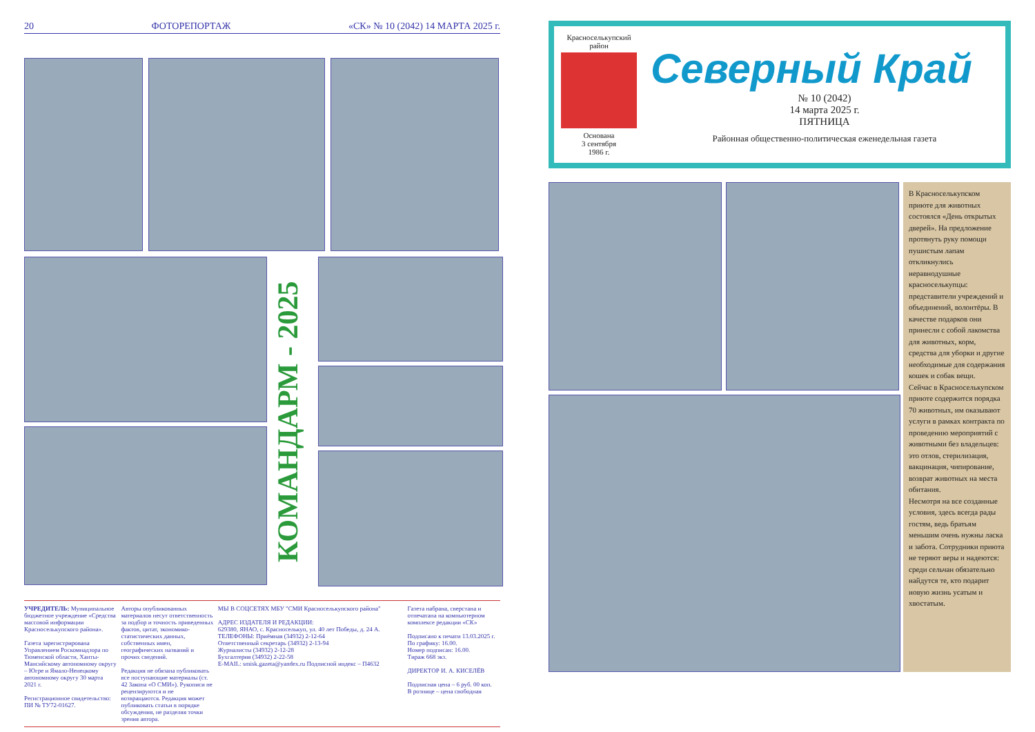20 ФОТОРЕПОРТАЖ «СК» № 10 (2042) 14 МАРТА 2025 г.
КОМАНДАРМ - 2025
УЧРЕДИТЕЛЬ: Муниципальное бюджетное учреждение «Средства массовой информации Красноселькупского района».
Газета зарегистрирована Управлением Роскомнадзора по Тюменской области, Ханты-Мансийскому автономному округу – Югре и Ямало-Ненецкому автономному округу 30 марта 2021 г.
Регистрационное свидетельство: ПИ № ТУ72-01627.
Авторы опубликованных материалов несут ответственность за подбор и точность приведенных фактов, цитат, экономико-статистических данных, собственных имен, географических названий и прочих сведений.
Редакция не обязана публиковать все поступающие материалы (ст. 42 Закона «О СМИ»). Рукописи не рецензируются и не возвращаются. Редакция может публиковать статьи в порядке обсуждения, не разделяя точки зрения автора.
МЫ В СОЦСЕТЯХ МБУ "СМИ Красноселькупского района"
АДРЕС ИЗДАТЕЛЯ И РЕДАКЦИИ:
629380, ЯНАО, с. Красноселькуп, ул. 40 лет Победы, д. 24 А.
ТЕЛЕФОНЫ: Приёмная (34932) 2-12-64
Ответственный секретарь (34932) 2-13-94
Журналисты (34932) 2-12-28
Бухгалтерия (34932) 2-22-58
E-MAIL: smisk.gazeta@yandex.ru Подписной индекс – П4632
Газета набрана, сверстана и отпечатана на компьютерном комплексе редакции «СК»
Подписано к печати 13.03.2025 г.
По графику: 16.00.
Номер подписан: 16.00.
Тираж 668 экз.
ДИРЕКТОР И. А. КИСЕЛЁВ
Подписная цена – 6 руб. 00 коп.
В рознице – цена свободная
Красноселькупский район
Основана
3 сентября
1986 г.
Северный Край
№ 10 (2042)
14 марта 2025 г.
ПЯТНИЦА
Районная общественно-политическая еженедельная газета
В Красноселькупском приюте для животных состоялся «День открытых дверей». На предложение протянуть руку помощи пушистым лапам откликнулись неравнодушные красноселькупцы: представители учреждений и объединений, волонтёры. В качестве подарков они принесли с собой лакомства для животных, корм, средства для уборки и другие необходимые для содержания кошек и собак вещи.
Сейчас в Красноселькупском приюте содержится порядка 70 животных, им оказывают услуги в рамках контракта по проведению мероприятий с животными без владельцев: это отлов, стерилизация, вакцинация, чипирование, возврат животных на места обитания.
Несмотря на все созданные условия, здесь всегда рады гостям, ведь братьям меньшим очень нужны ласка и забота. Сотрудники приюта не теряют веры и надеются: среди сельчан обязательно найдутся те, кто подарит новую жизнь усатым и хвостатым.